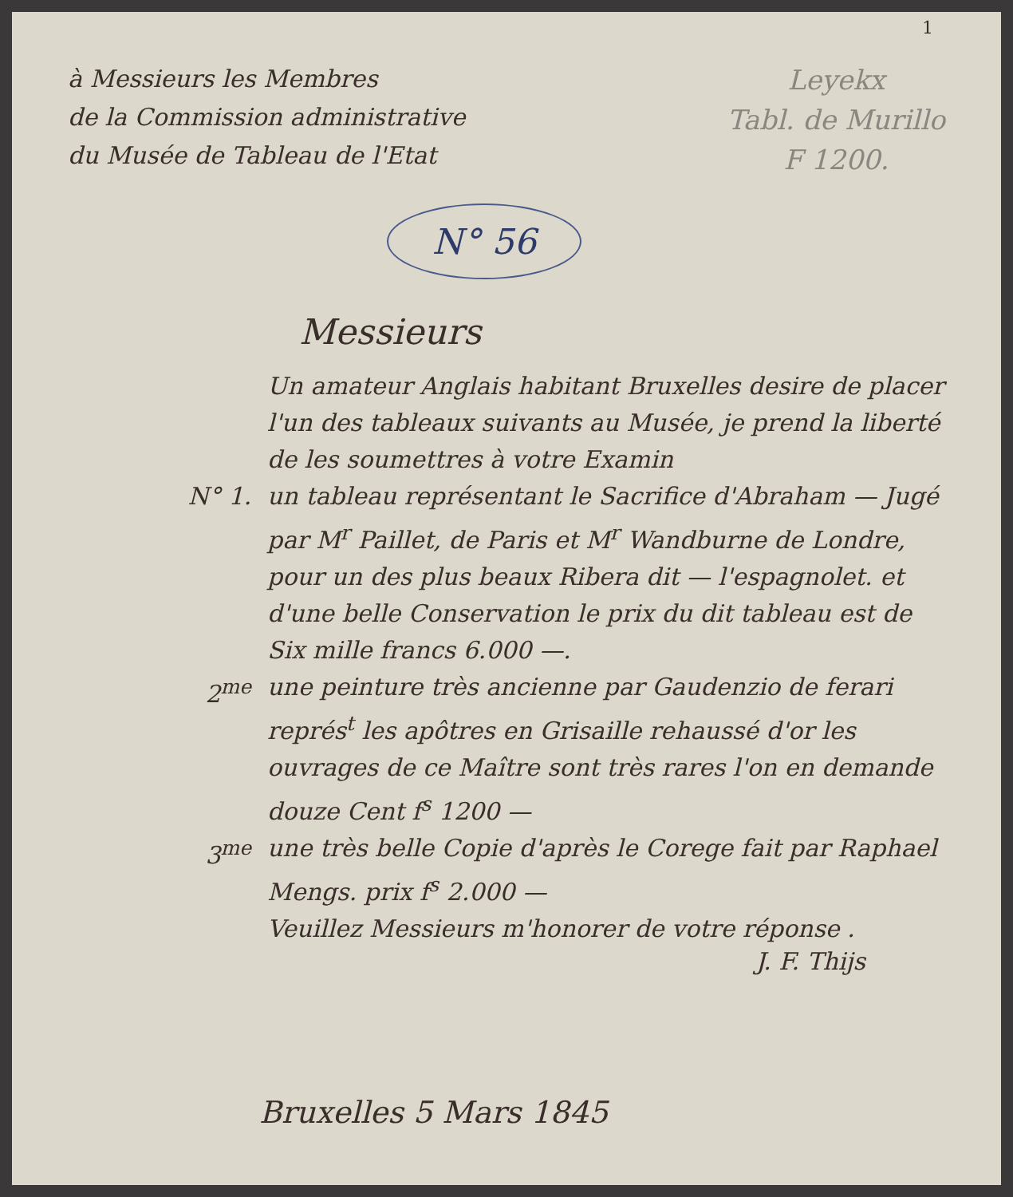1
à Messieurs les Membres
de la Commission administrative
du Musée de Tableau de l'Etat
Leyekx
Tabl. de Murillo
F 1200.
N° 56
Messieurs
Un amateur Anglais habitant Bruxelles desire de placer l'un des tableaux suivants au Musée, je prend la liberté de les soumettres à votre Examin
N° 1. un tableau représentant le Sacrifice d'Abraham — Jugé par M<sup>r</sup> Paillet, de Paris et M<sup>r</sup> Wandburne de Londre, pour un des plus beaux Ribera dit — l'espagnolet. et d'une belle Conservation le prix du dit tableau est de Six mille francs 6.000 —.
2<sup>me</sup> une peinture très ancienne par Gaudenzio de ferari représ<sup>t</sup> les apôtres en Grisaille rehaussé d'or les ouvrages de ce Maître sont très rares l'on en demande douze Cent f<sup>s</sup> 1200 —
3<sup>me</sup> une très belle Copie d'après le Corege fait par Raphael Mengs. prix f<sup>s</sup> 2.000 —
Veuillez Messieurs m'honorer de votre réponse .
J. F. Thijs
Bruxelles 5 Mars 1845